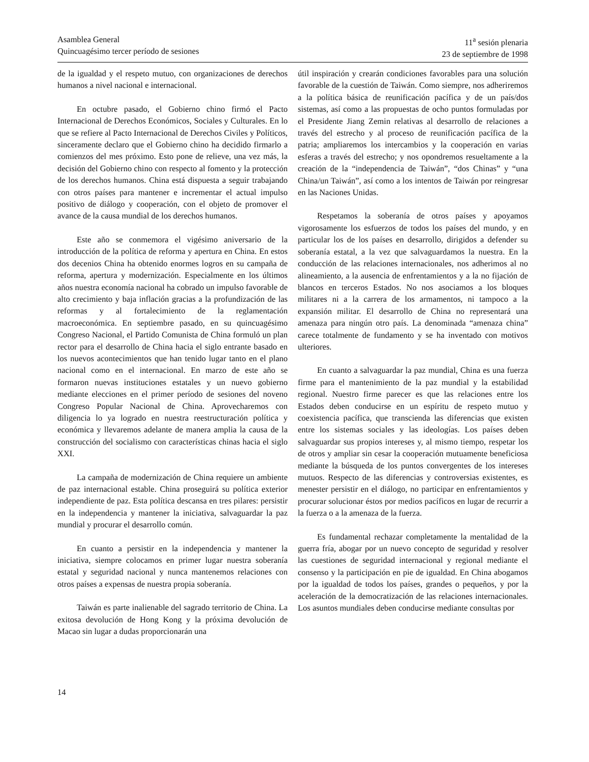Asamblea General
Quincuagésimo tercer período de sesiones
11<sup>a</sup> sesión plenaria
23 de septiembre de 1998
de la igualdad y el respeto mutuo, con organizaciones de derechos humanos a nivel nacional e internacional.
En octubre pasado, el Gobierno chino firmó el Pacto Internacional de Derechos Económicos, Sociales y Culturales. En lo que se refiere al Pacto Internacional de Derechos Civiles y Políticos, sinceramente declaro que el Gobierno chino ha decidido firmarlo a comienzos del mes próximo. Esto pone de relieve, una vez más, la decisión del Gobierno chino con respecto al fomento y la protección de los derechos humanos. China está dispuesta a seguir trabajando con otros países para mantener e incrementar el actual impulso positivo de diálogo y cooperación, con el objeto de promover el avance de la causa mundial de los derechos humanos.
Este año se conmemora el vigésimo aniversario de la introducción de la política de reforma y apertura en China. En estos dos decenios China ha obtenido enormes logros en su campaña de reforma, apertura y modernización. Especialmente en los últimos años nuestra economía nacional ha cobrado un impulso favorable de alto crecimiento y baja inflación gracias a la profundización de las reformas y al fortalecimiento de la reglamentación macroeconómica. En septiembre pasado, en su quincuagésimo Congreso Nacional, el Partido Comunista de China formuló un plan rector para el desarrollo de China hacia el siglo entrante basado en los nuevos acontecimientos que han tenido lugar tanto en el plano nacional como en el internacional. En marzo de este año se formaron nuevas instituciones estatales y un nuevo gobierno mediante elecciones en el primer período de sesiones del noveno Congreso Popular Nacional de China. Aprovecharemos con diligencia lo ya logrado en nuestra reestructuración política y económica y llevaremos adelante de manera amplia la causa de la construcción del socialismo con características chinas hacia el siglo XXI.
La campaña de modernización de China requiere un ambiente de paz internacional estable. China proseguirá su política exterior independiente de paz. Esta política descansa en tres pilares: persistir en la independencia y mantener la iniciativa, salvaguardar la paz mundial y procurar el desarrollo común.
En cuanto a persistir en la independencia y mantener la iniciativa, siempre colocamos en primer lugar nuestra soberanía estatal y seguridad nacional y nunca mantenemos relaciones con otros países a expensas de nuestra propia soberanía.
Taiwán es parte inalienable del sagrado territorio de China. La exitosa devolución de Hong Kong y la próxima devolución de Macao sin lugar a dudas proporcionarán una
útil inspiración y crearán condiciones favorables para una solución favorable de la cuestión de Taiwán. Como siempre, nos adheriremos a la política básica de reunificación pacífica y de un país/dos sistemas, así como a las propuestas de ocho puntos formuladas por el Presidente Jiang Zemin relativas al desarrollo de relaciones a través del estrecho y al proceso de reunificación pacífica de la patria; ampliaremos los intercambios y la cooperación en varias esferas a través del estrecho; y nos opondremos resueltamente a la creación de la “independencia de Taiwán”, “dos Chinas” y “una China/un Taiwán”, así como a los intentos de Taiwán por reingresar en las Naciones Unidas.
Respetamos la soberanía de otros países y apoyamos vigorosamente los esfuerzos de todos los países del mundo, y en particular los de los países en desarrollo, dirigidos a defender su soberanía estatal, a la vez que salvaguardamos la nuestra. En la conducción de las relaciones internacionales, nos adherimos al no alineamiento, a la ausencia de enfrentamientos y a la no fijación de blancos en terceros Estados. No nos asociamos a los bloques militares ni a la carrera de los armamentos, ni tampoco a la expansión militar. El desarrollo de China no representará una amenaza para ningún otro país. La denominada “amenaza china” carece totalmente de fundamento y se ha inventado con motivos ulteriores.
En cuanto a salvaguardar la paz mundial, China es una fuerza firme para el mantenimiento de la paz mundial y la estabilidad regional. Nuestro firme parecer es que las relaciones entre los Estados deben conducirse en un espíritu de respeto mutuo y coexistencia pacífica, que transcienda las diferencias que existen entre los sistemas sociales y las ideologías. Los países deben salvaguardar sus propios intereses y, al mismo tiempo, respetar los de otros y ampliar sin cesar la cooperación mutuamente beneficiosa mediante la búsqueda de los puntos convergentes de los intereses mutuos. Respecto de las diferencias y controversias existentes, es menester persistir en el diálogo, no participar en enfrentamientos y procurar solucionar éstos por medios pacíficos en lugar de recurrir a la fuerza o a la amenaza de la fuerza.
Es fundamental rechazar completamente la mentalidad de la guerra fría, abogar por un nuevo concepto de seguridad y resolver las cuestiones de seguridad internacional y regional mediante el consenso y la participación en pie de igualdad. En China abogamos por la igualdad de todos los países, grandes o pequeños, y por la aceleración de la democratización de las relaciones internacionales. Los asuntos mundiales deben conducirse mediante consultas por
14